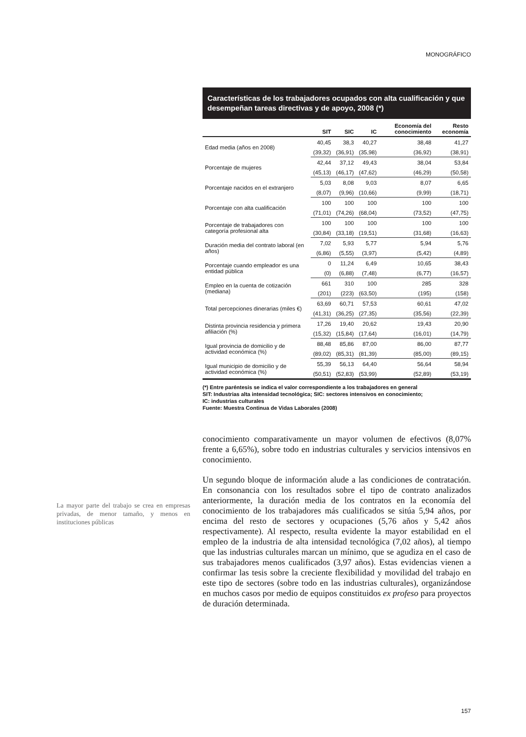MONOGRÁFICO
Características de los trabajadores ocupados con alta cualificación y que desempeñan tareas directivas y de apoyo, 2008 (*)
| | SIT | SIC | IC | Economía del conocimiento | Resto economía |
| --- | --- | --- | --- | --- | --- |
| Edad media (años en 2008) | 40,45 | 38,3 | 40,27 | 38,48 | 41,27 |
| | (39,32) | (36,91) | (35,98) | (36,92) | (38,91) |
| Porcentaje de mujeres | 42,44 | 37,12 | 49,43 | 38,04 | 53,84 |
| | (45,13) | (46,17) | (47,62) | (46,29) | (50,58) |
| Porcentaje nacidos en el extranjero | 5,03 | 8,08 | 9,03 | 8,07 | 6,65 |
| | (8,07) | (9,96) | (10,66) | (9,99) | (18,71) |
| Porcentaje con alta cualificación | 100 | 100 | 100 | 100 | 100 |
| | (71,01) | (74,26) | (68,04) | (73,52) | (47,75) |
| Porcentaje de trabajadores con categoría profesional alta | 100 | 100 | 100 | 100 | 100 |
| | (30,84) | (33,18) | (19,51) | (31,68) | (16,63) |
| Duración media del contrato laboral (en años) | 7,02 | 5,93 | 5,77 | 5,94 | 5,76 |
| | (6,86) | (5,55) | (3,97) | (5,42) | (4,89) |
| Porcentaje cuando empleador es una entidad pública | 0 | 11,24 | 6,49 | 10,65 | 38,43 |
| | (0) | (6,88) | (7,48) | (6,77) | (16,57) |
| Empleo en la cuenta de cotización (mediana) | 661 | 310 | 100 | 285 | 328 |
| | (201) | (223) | (63,50) | (195) | (158) |
| Total percepciones dinerarias (miles €) | 63,69 | 60,71 | 57,53 | 60,61 | 47,02 |
| | (41,31) | (36,25) | (27,35) | (35,56) | (22,39) |
| Distinta provincia residencia y primera afiliación (%) | 17,26 | 19,40 | 20,62 | 19,43 | 20,90 |
| | (15,32) | (15,84) | (17,64) | (16,01) | (14,79) |
| Igual provincia de domicilio y de actividad económica (%) | 88,48 | 85,86 | 87,00 | 86,00 | 87,77 |
| | (89,02) | (85,31) | (81,39) | (85,00) | (89,15) |
| Igual municipio de domicilio y de actividad económica (%) | 55,39 | 56,13 | 64,40 | 56,64 | 58,94 |
| | (50,51) | (52,83) | (53,99) | (52,89) | (53,19) |
(*) Entre paréntesis se indica el valor correspondiente a los trabajadores en general
SIT: Industrias alta intensidad tecnológica; SIC: sectores intensivos en conocimiento;
IC: industrias culturales
Fuente: Muestra Continua de Vidas Laborales (2008)
conocimiento comparativamente un mayor volumen de efectivos (8,07% frente a 6,65%), sobre todo en industrias culturales y servicios intensivos en conocimiento.
Un segundo bloque de información alude a las condiciones de contratación. En consonancia con los resultados sobre el tipo de contrato analizados anteriormente, la duración media de los contratos en la economía del conocimiento de los trabajadores más cualificados se sitúa 5,94 años, por encima del resto de sectores y ocupaciones (5,76 años y 5,42 años respectivamente). Al respecto, resulta evidente la mayor estabilidad en el empleo de la industria de alta intensidad tecnológica (7,02 años), al tiempo que las industrias culturales marcan un mínimo, que se agudiza en el caso de sus trabajadores menos cualificados (3,97 años). Estas evidencias vienen a confirmar las tesis sobre la creciente flexibilidad y movilidad del trabajo en este tipo de sectores (sobre todo en las industrias culturales), organizándose en muchos casos por medio de equipos constituidos ex profeso para proyectos de duración determinada.
La mayor parte del trabajo se crea en empresas privadas, de menor tamaño, y menos en instituciones públicas
157